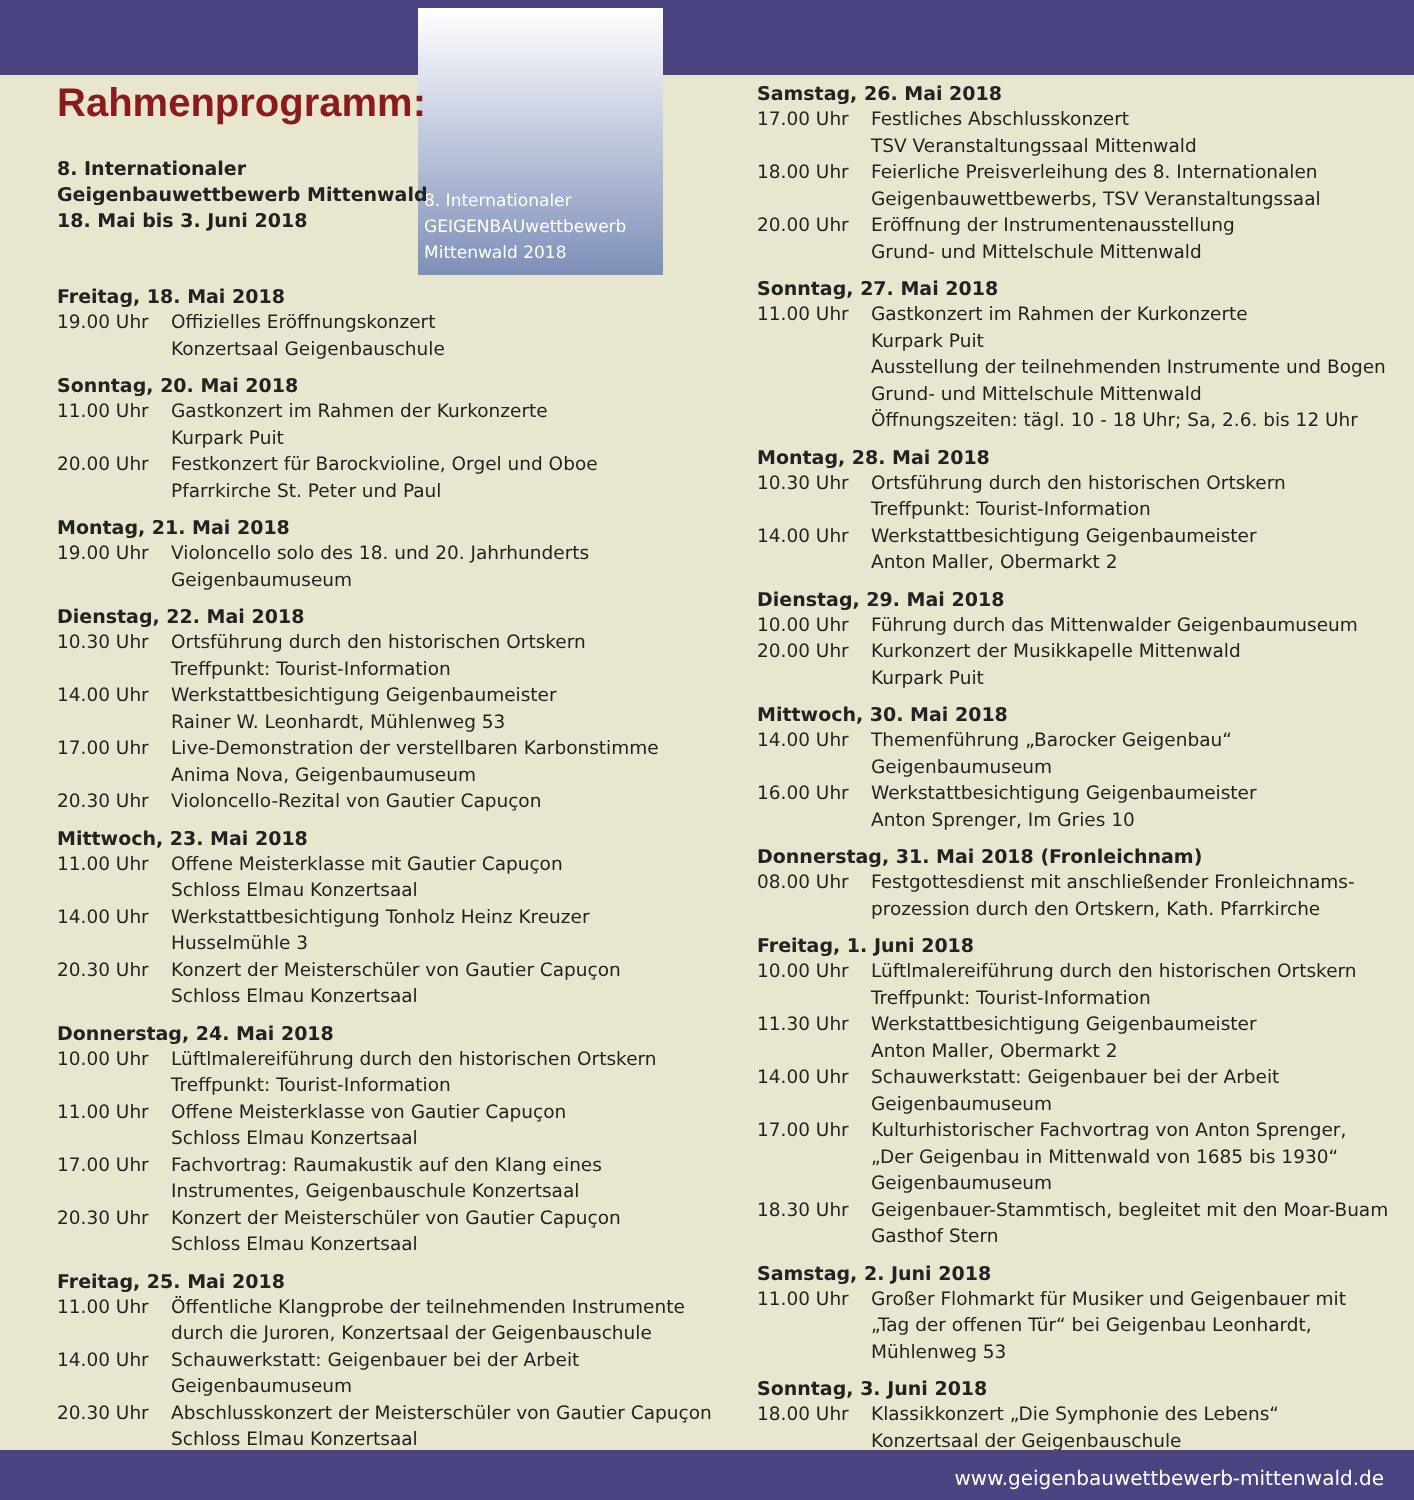8. Internationaler
GEIGENBAUwettbewerb
Mittenwald 2018
Rahmenprogramm:
8. Internationaler
Geigenbauwettbewerb Mittenwald
18. Mai bis 3. Juni 2018
Freitag, 18. Mai 2018
19.00 Uhr Offizielles Eröffnungskonzert
Konzertsaal Geigenbauschule
Sonntag, 20. Mai 2018
11.00 Uhr Gastkonzert im Rahmen der Kurkonzerte
Kurpark Puit
20.00 Uhr Festkonzert für Barockvioline, Orgel und Oboe
Pfarrkirche St. Peter und Paul
Montag, 21. Mai 2018
19.00 Uhr Violoncello solo des 18. und 20. Jahrhunderts
Geigenbaumuseum
Dienstag, 22. Mai 2018
10.30 Uhr Ortsführung durch den historischen Ortskern
Treffpunkt: Tourist-Information
14.00 Uhr Werkstattbesichtigung Geigenbaumeister
Rainer W. Leonhardt, Mühlenweg 53
17.00 Uhr Live-Demonstration der verstellbaren Karbonstimme
Anima Nova, Geigenbaumuseum
20.30 Uhr Violoncello-Rezital von Gautier Capuçon
Mittwoch, 23. Mai 2018
11.00 Uhr Offene Meisterklasse mit Gautier Capuçon
Schloss Elmau Konzertsaal
14.00 Uhr Werkstattbesichtigung Tonholz Heinz Kreuzer
Husselmühle 3
20.30 Uhr Konzert der Meisterschüler von Gautier Capuçon
Schloss Elmau Konzertsaal
Donnerstag, 24. Mai 2018
10.00 Uhr Lüftlmalereiführung durch den historischen Ortskern
Treffpunkt: Tourist-Information
11.00 Uhr Offene Meisterklasse von Gautier Capuçon
Schloss Elmau Konzertsaal
17.00 Uhr Fachvortrag: Raumakustik auf den Klang eines
Instrumentes, Geigenbauschule Konzertsaal
20.30 Uhr Konzert der Meisterschüler von Gautier Capuçon
Schloss Elmau Konzertsaal
Freitag, 25. Mai 2018
11.00 Uhr Öffentliche Klangprobe der teilnehmenden Instrumente
durch die Juroren, Konzertsaal der Geigenbauschule
14.00 Uhr Schauwerkstatt: Geigenbauer bei der Arbeit
Geigenbaumuseum
20.30 Uhr Abschlusskonzert der Meisterschüler von Gautier Capuçon
Schloss Elmau Konzertsaal
Samstag, 26. Mai 2018
17.00 Uhr Festliches Abschlusskonzert
TSV Veranstaltungssaal Mittenwald
18.00 Uhr Feierliche Preisverleihung des 8. Internationalen
Geigenbauwettbewerbs, TSV Veranstaltungssaal
20.00 Uhr Eröffnung der Instrumentenausstellung
Grund- und Mittelschule Mittenwald
Sonntag, 27. Mai 2018
11.00 Uhr Gastkonzert im Rahmen der Kurkonzerte
Kurpark Puit
Ausstellung der teilnehmenden Instrumente und Bogen
Grund- und Mittelschule Mittenwald
Öffnungszeiten: tägl. 10 - 18 Uhr; Sa, 2.6. bis 12 Uhr
Montag, 28. Mai 2018
10.30 Uhr Ortsführung durch den historischen Ortskern
Treffpunkt: Tourist-Information
14.00 Uhr Werkstattbesichtigung Geigenbaumeister
Anton Maller, Obermarkt 2
Dienstag, 29. Mai 2018
10.00 Uhr Führung durch das Mittenwalder Geigenbaumuseum
20.00 Uhr Kurkonzert der Musikkapelle Mittenwald
Kurpark Puit
Mittwoch, 30. Mai 2018
14.00 Uhr Themenführung „Barocker Geigenbau“
Geigenbaumuseum
16.00 Uhr Werkstattbesichtigung Geigenbaumeister
Anton Sprenger, Im Gries 10
Donnerstag, 31. Mai 2018 (Fronleichnam)
08.00 Uhr Festgottesdienst mit anschließender Fronleichnams-
prozession durch den Ortskern, Kath. Pfarrkirche
Freitag, 1. Juni 2018
10.00 Uhr Lüftlmalereiführung durch den historischen Ortskern
Treffpunkt: Tourist-Information
11.30 Uhr Werkstattbesichtigung Geigenbaumeister
Anton Maller, Obermarkt 2
14.00 Uhr Schauwerkstatt: Geigenbauer bei der Arbeit
Geigenbaumuseum
17.00 Uhr Kulturhistorischer Fachvortrag von Anton Sprenger,
„Der Geigenbau in Mittenwald von 1685 bis 1930“
Geigenbaumuseum
18.30 Uhr Geigenbauer-Stammtisch, begleitet mit den Moar-Buam
Gasthof Stern
Samstag, 2. Juni 2018
11.00 Uhr Großer Flohmarkt für Musiker und Geigenbauer mit
„Tag der offenen Tür“ bei Geigenbau Leonhardt,
Mühlenweg 53
Sonntag, 3. Juni 2018
18.00 Uhr Klassikkonzert „Die Symphonie des Lebens“
Konzertsaal der Geigenbauschule
www.geigenbauwettbewerb-mittenwald.de